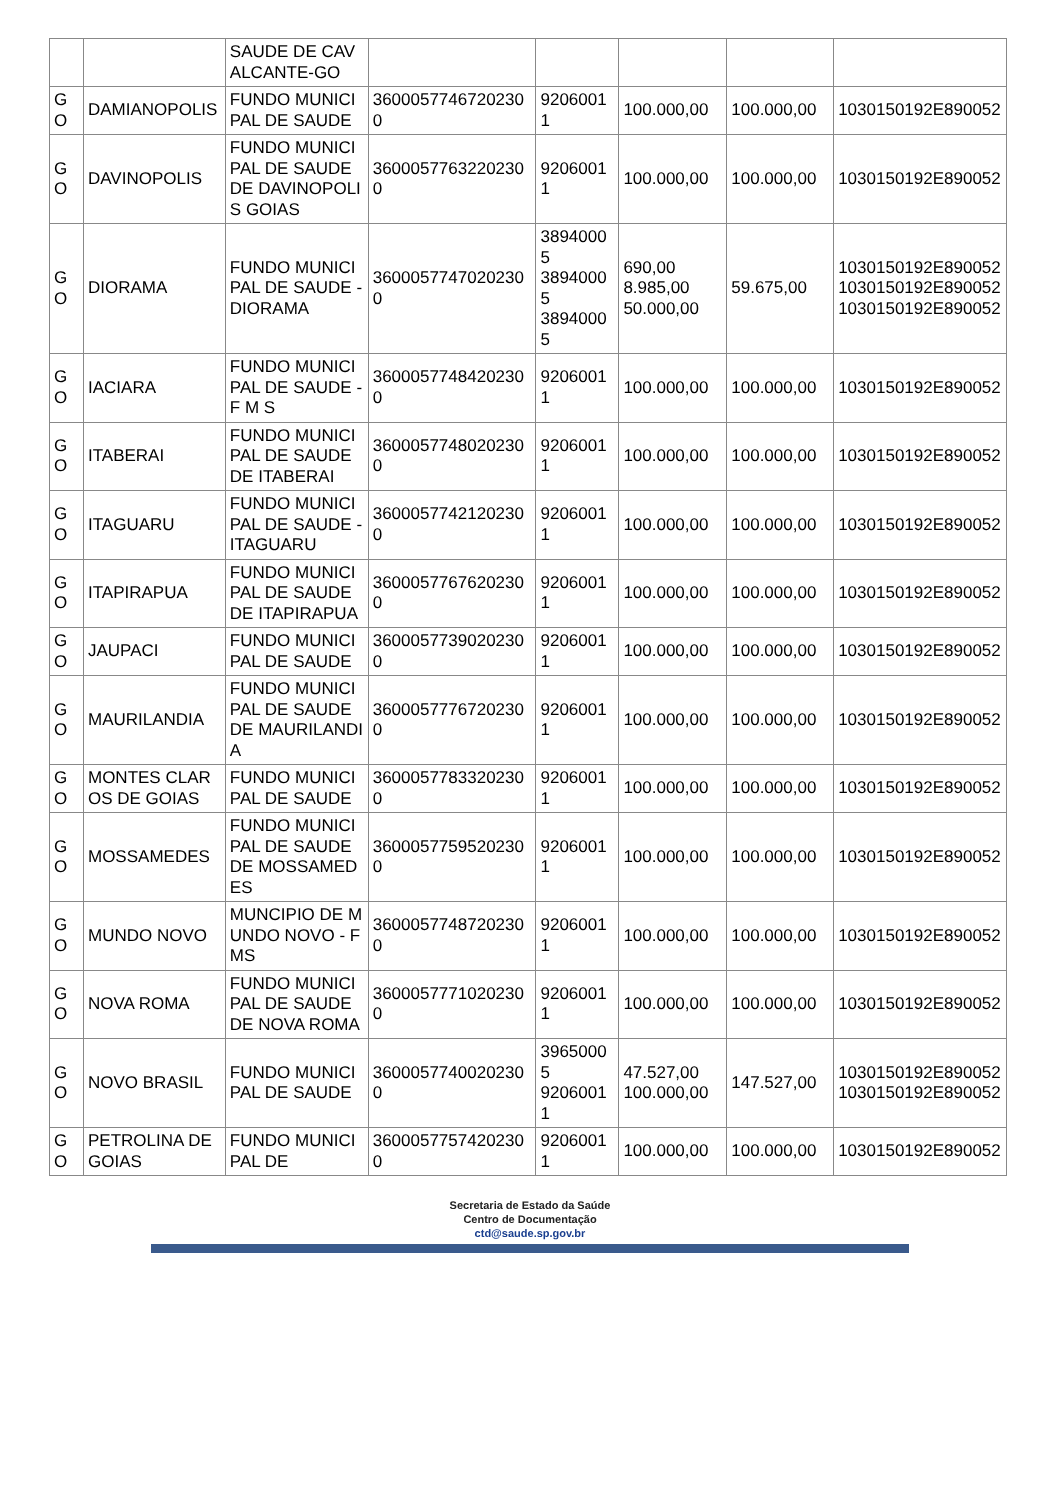| | | SAUDE DE CAVALCANTE-GO | | | | | |
| GO | DAMIANOPOLIS | FUNDO MUNICIPAL DE SAUDE | 36000577467202300 | 92060011 | 100.000,00 | 100.000,00 | 1030150192E890052 |
| GO | DAVINOPOLIS | FUNDO MUNICIPAL DE SAUDE DE DAVINOPOLIS GOIAS | 36000577632202300 | 92060011 | 100.000,00 | 100.000,00 | 1030150192E890052 |
| GO | DIORAMA | FUNDO MUNICIPAL DE SAUDE - DIORAMA | 36000577470202300 | 38940005 38940005 38940005 | 690,00 8.985,00 50.000,00 | 59.675,00 | 1030150192E890052 1030150192E890052 1030150192E890052 |
| GO | IACIARA | FUNDO MUNICIPAL DE SAUDE - F M S | 36000577484202300 | 92060011 | 100.000,00 | 100.000,00 | 1030150192E890052 |
| GO | ITABERAI | FUNDO MUNICIPAL DE SAUDE DE ITABERAI | 36000577480202300 | 92060011 | 100.000,00 | 100.000,00 | 1030150192E890052 |
| GO | ITAGUARU | FUNDO MUNICIPAL DE SAUDE - ITAGUARU | 36000577421202300 | 92060011 | 100.000,00 | 100.000,00 | 1030150192E890052 |
| GO | ITAPIRAPUA | FUNDO MUNICIPAL DE SAUDE DE ITAPIRAPUA | 36000577676202300 | 92060011 | 100.000,00 | 100.000,00 | 1030150192E890052 |
| GO | JAUPACI | FUNDO MUNICIPAL DE SAUDE | 36000577390202300 | 92060011 | 100.000,00 | 100.000,00 | 1030150192E890052 |
| GO | MAURILANDIA | FUNDO MUNICIPAL DE SAUDE DE MAURILANDIA | 36000577767202300 | 92060011 | 100.000,00 | 100.000,00 | 1030150192E890052 |
| GO | MONTES CLAROS DE GOIAS | FUNDO MUNICIPAL DE SAUDE | 36000577833202300 | 92060011 | 100.000,00 | 100.000,00 | 1030150192E890052 |
| GO | MOSSAMEDES | FUNDO MUNICIPAL DE SAUDE DE MOSSAMEDES | 36000577595202300 | 92060011 | 100.000,00 | 100.000,00 | 1030150192E890052 |
| GO | MUNDO NOVO | MUNCIPIO DE MUNDO NOVO - FMS | 36000577487202300 | 92060011 | 100.000,00 | 100.000,00 | 1030150192E890052 |
| GO | NOVA ROMA | FUNDO MUNICIPAL DE SAUDE DE NOVA ROMA | 36000577710202300 | 92060011 | 100.000,00 | 100.000,00 | 1030150192E890052 |
| GO | NOVO BRASIL | FUNDO MUNICIPAL DE SAUDE | 36000577400202300 | 39650005 92060011 | 47.527,00 100.000,00 | 147.527,00 | 1030150192E890052 1030150192E890052 |
| GO | PETROLINA DE GOIAS | FUNDO MUNICIPAL DE | 36000577574202300 | 92060011 | 100.000,00 | 100.000,00 | 1030150192E890052 |
Secretaria de Estado da Saúde
Centro de Documentação
ctd@saude.sp.gov.br